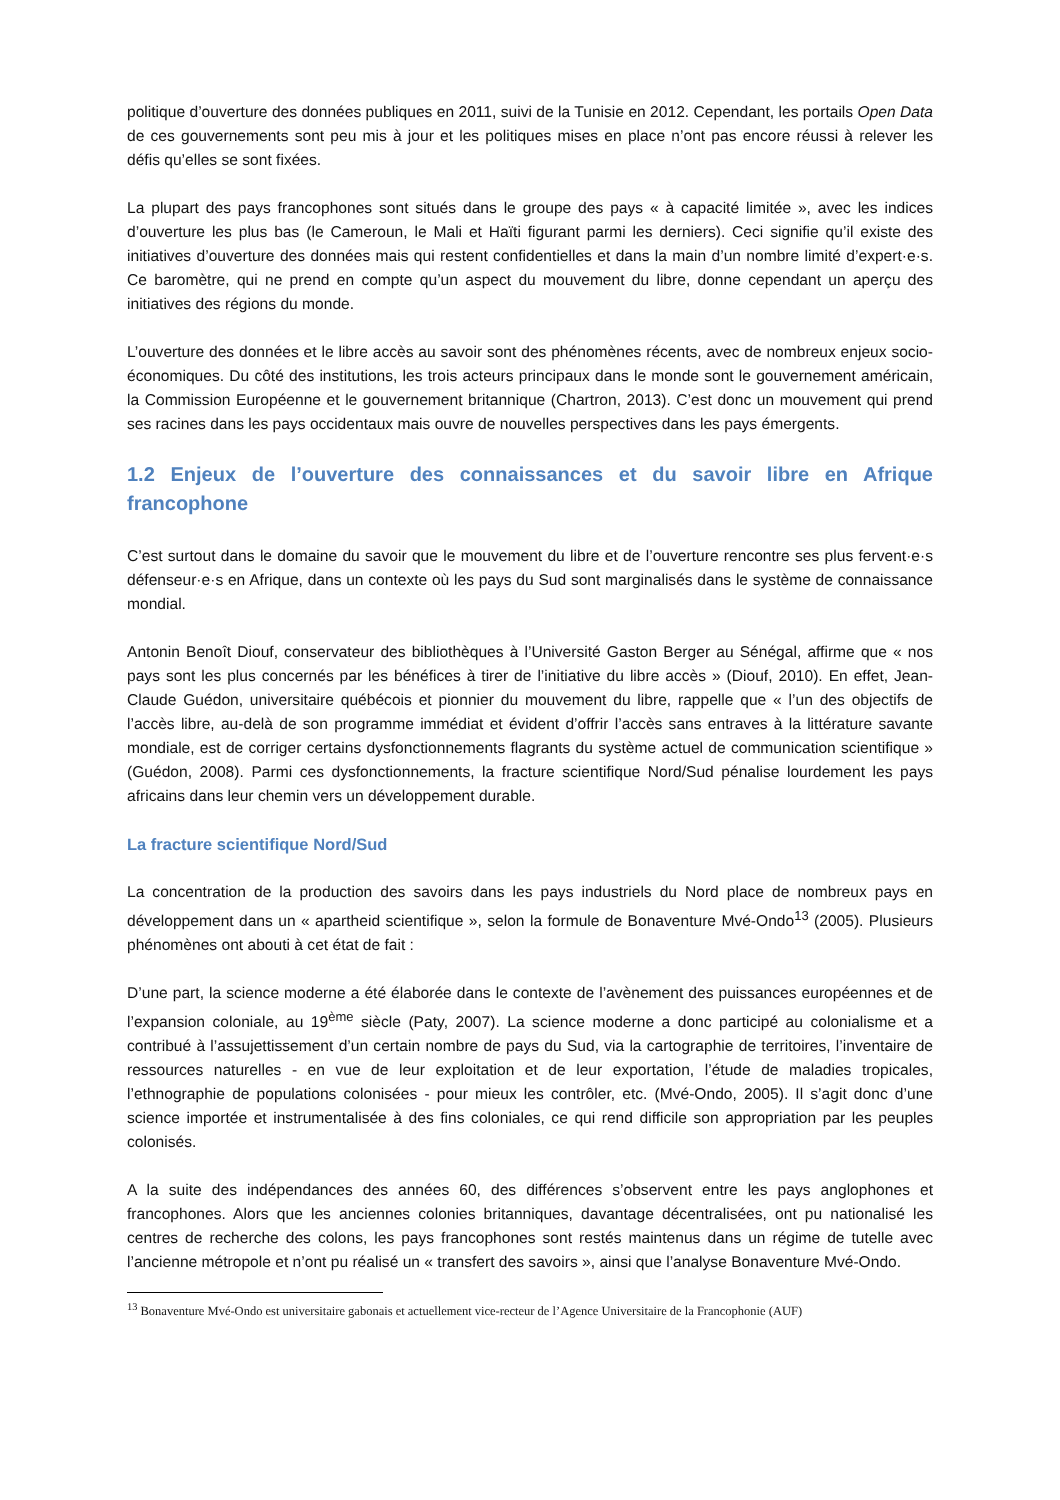politique d’ouverture des données publiques en 2011, suivi de la Tunisie en 2012. Cependant, les portails Open Data de ces gouvernements sont peu mis à jour et les politiques mises en place n’ont pas encore réussi à relever les défis qu’elles se sont fixées.
La plupart des pays francophones sont situés dans le groupe des pays « à capacité limitée », avec les indices d’ouverture les plus bas (le Cameroun, le Mali et Haïti figurant parmi les derniers). Ceci signifie qu’il existe des initiatives d’ouverture des données mais qui restent confidentielles et dans la main d’un nombre limité d’expert·e·s. Ce baromètre, qui ne prend en compte qu’un aspect du mouvement du libre, donne cependant un aperçu des initiatives des régions du monde.
L’ouverture des données et le libre accès au savoir sont des phénomènes récents, avec de nombreux enjeux socio-économiques. Du côté des institutions, les trois acteurs principaux dans le monde sont le gouvernement américain, la Commission Européenne et le gouvernement britannique (Chartron, 2013). C’est donc un mouvement qui prend ses racines dans les pays occidentaux mais ouvre de nouvelles perspectives dans les pays émergents.
1.2 Enjeux de l’ouverture des connaissances et du savoir libre en Afrique francophone
C’est surtout dans le domaine du savoir que le mouvement du libre et de l’ouverture rencontre ses plus fervent·e·s défenseur·e·s en Afrique, dans un contexte où les pays du Sud sont marginalisés dans le système de connaissance mondial.
Antonin Benoît Diouf, conservateur des bibliothèques à l’Université Gaston Berger au Sénégal, affirme que « nos pays sont les plus concernés par les bénéfices à tirer de l’initiative du libre accès » (Diouf, 2010). En effet, Jean-Claude Guédon, universitaire québécois et pionnier du mouvement du libre, rappelle que « l’un des objectifs de l’accès libre, au-delà de son programme immédiat et évident d’offrir l’accès sans entraves à la littérature savante mondiale, est de corriger certains dysfonctionnements flagrants du système actuel de communication scientifique » (Guédon, 2008). Parmi ces dysfonctionnements, la fracture scientifique Nord/Sud pénalise lourdement les pays africains dans leur chemin vers un développement durable.
La fracture scientifique Nord/Sud
La concentration de la production des savoirs dans les pays industriels du Nord place de nombreux pays en développement dans un « apartheid scientifique », selon la formule de Bonaventure Mvé-Ondo<sup>13</sup> (2005). Plusieurs phénomènes ont abouti à cet état de fait :
D’une part, la science moderne a été élaborée dans le contexte de l’avènement des puissances européennes et de l’expansion coloniale, au 19<sup>ème</sup> siècle (Paty, 2007). La science moderne a donc participé au colonialisme et a contribué à l’assujettissement d’un certain nombre de pays du Sud, via la cartographie de territoires, l’inventaire de ressources naturelles - en vue de leur exploitation et de leur exportation, l’étude de maladies tropicales, l’ethnographie de populations colonisées - pour mieux les contrôler, etc. (Mvé-Ondo, 2005). Il s’agit donc d’une science importée et instrumentalisée à des fins coloniales, ce qui rend difficile son appropriation par les peuples colonisés.
A la suite des indépendances des années 60, des différences s’observent entre les pays anglophones et francophones. Alors que les anciennes colonies britanniques, davantage décentralisées, ont pu nationalisé les centres de recherche des colons, les pays francophones sont restés maintenus dans un régime de tutelle avec l’ancienne métropole et n’ont pu réalisé un « transfert des savoirs », ainsi que l’analyse Bonaventure Mvé-Ondo.
<sup>13</sup> Bonaventure Mvé-Ondo est universitaire gabonais et actuellement vice-recteur de l’Agence Universitaire de la Francophonie (AUF)